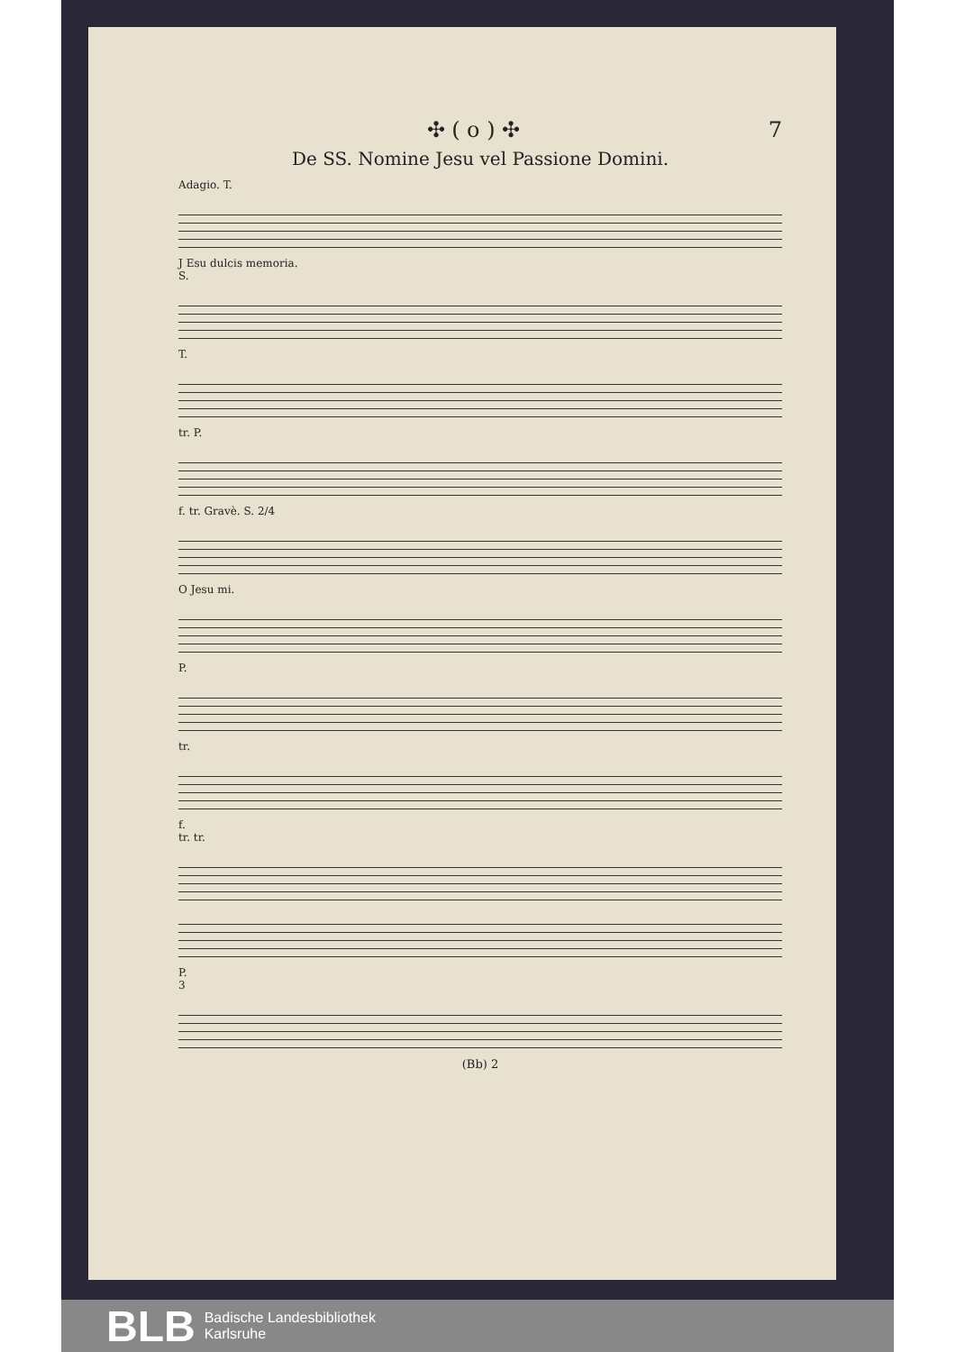✣ ( o ) ✣ 7
De SS. Nomine Jesu vel Passione Domini.
Adagio. T.
J Esu dulcis memoria.
S.
T.
tr. P.
f. tr. Gravè. S. 2/4
O Jesu mi.
P.
tr.
f.
tr. tr.
P.
3
(Bb) 2
BLB Badische Landesbibliothek
Karlsruhe